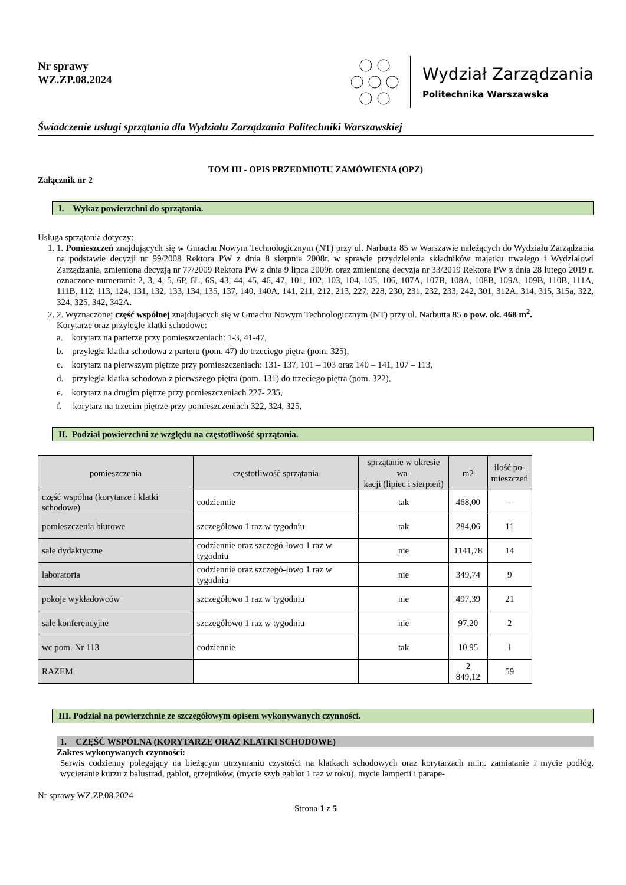Nr sprawy
WZ.ZP.08.2024
Wydział Zarządzania
Politechnika Warszawska
Świadczenie usługi sprzątania dla Wydziału Zarządzania Politechniki Warszawskiej
TOM III - OPIS PRZEDMIOTU ZAMÓWIENIA (OPZ)
Załącznik nr 2
I. Wykaz powierzchni do sprzątania.
Usługa sprzątania dotyczy:
1. 1. Pomieszczeń znajdujących się w Gmachu Nowym Technologicznym (NT) przy ul. Narbutta 85 w Warszawie należących do Wydziału Zarządzania na podstawie decyzji nr 99/2008 Rektora PW z dnia 8 sierpnia 2008r. w sprawie przydzielenia składników majątku trwałego i Wydziałowi Zarządzania, zmienioną decyzją nr 77/2009 Rektora PW z dnia 9 lipca 2009r. oraz zmienioną decyzją nr 33/2019 Rektora PW z dnia 28 lutego 2019 r. oznaczone numerami: 2, 3, 4, 5, 6P, 6L, 6S, 43, 44, 45, 46, 47, 101, 102, 103, 104, 105, 106, 107A, 107B, 108A, 108B, 109A, 109B, 110B, 111A, 111B, 112, 113, 124, 131, 132, 133, 134, 135, 137, 140, 140A, 141, 211, 212, 213, 227, 228, 230, 231, 232, 233, 242, 301, 312A, 314, 315, 315a, 322, 324, 325, 342, 342A.
2. 2. Wyznaczonej część wspólnej znajdujących się w Gmachu Nowym Technologicznym (NT) przy ul. Narbutta 85 o pow. ok. 468 m<sup>2</sup>.
Korytarze oraz przyległe klatki schodowe:
a. korytarz na parterze przy pomieszczeniach: 1-3, 41-47,
b. przyległa klatka schodowa z parteru (pom. 47) do trzeciego piętra (pom. 325),
c. korytarz na pierwszym piętrze przy pomieszczeniach: 131- 137, 101 – 103 oraz 140 – 141, 107 – 113,
d. przyległa klatka schodowa z pierwszego piętra (pom. 131) do trzeciego piętra (pom. 322),
e. korytarz na drugim piętrze przy pomieszczeniach 227- 235,
f. korytarz na trzecim piętrze przy pomieszczeniach 322, 324, 325,
II. Podział powierzchni ze względu na częstotliwość sprzątania.
| pomieszczenia | częstotliwość sprzątania | sprzątanie w okresie wa- kacji (lipiec i sierpień) | m2 | ilość po- mieszczeń |
| --- | --- | --- | --- | --- |
| część wspólna (korytarze i klatki schodowe) | codziennie | tak | 468,00 | - |
| pomieszczenia biurowe | szczegółowo 1 raz w tygodniu | tak | 284,06 | 11 |
| sale dydaktyczne | codziennie oraz szczegó-łowo 1 raz w tygodniu | nie | 1141,78 | 14 |
| laboratoria | codziennie oraz szczegó-łowo 1 raz w tygodniu | nie | 349,74 | 9 |
| pokoje wykładowców | szczegółowo 1 raz w tygodniu | nie | 497,39 | 21 |
| sale konferencyjne | szczegółowo 1 raz w tygodniu | nie | 97,20 | 2 |
| wc pom. Nr 113 | codziennie | tak | 10,95 | 1 |
| RAZEM | | | 2 849,12 | 59 |
III. Podział na powierzchnie ze szczegółowym opisem wykonywanych czynności.
1. CZĘŚĆ WSPÓLNA (KORYTARZE ORAZ KLATKI SCHODOWE)
Zakres wykonywanych czynności:
Serwis codzienny polegający na bieżącym utrzymaniu czystości na klatkach schodowych oraz korytarzach m.in. zamiatanie i mycie podłóg, wycieranie kurzu z balustrad, gablot, grzejników, (mycie szyb gablot 1 raz w roku), mycie lamperii i parape-
Nr sprawy WZ.ZP.08.2024
Strona 1 z 5